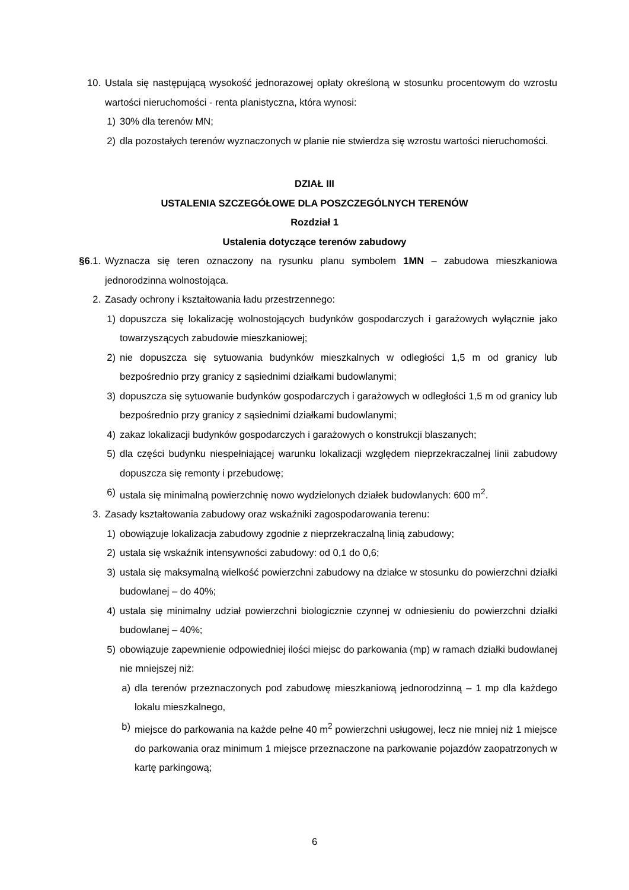10. Ustala się następującą wysokość jednorazowej opłaty określoną w stosunku procentowym do wzrostu wartości nieruchomości - renta planistyczna, która wynosi:
1) 30% dla terenów MN;
2) dla pozostałych terenów wyznaczonych w planie nie stwierdza się wzrostu wartości nieruchomości.
DZIAŁ III
USTALENIA SZCZEGÓŁOWE DLA POSZCZEGÓLNYCH TERENÓW
Rozdział 1
Ustalenia dotyczące terenów zabudowy
§6.1. Wyznacza się teren oznaczony na rysunku planu symbolem 1MN – zabudowa mieszkaniowa jednorodzinna wolnostojąca.
2. Zasady ochrony i kształtowania ładu przestrzennego:
1) dopuszcza się lokalizację wolnostojących budynków gospodarczych i garażowych wyłącznie jako towarzyszących zabudowie mieszkaniowej;
2) nie dopuszcza się sytuowania budynków mieszkalnych w odległości 1,5 m od granicy lub bezpośrednio przy granicy z sąsiednimi działkami budowlanymi;
3) dopuszcza się sytuowanie budynków gospodarczych i garażowych w odległości 1,5 m od granicy lub bezpośrednio przy granicy z sąsiednimi działkami budowlanymi;
4) zakaz lokalizacji budynków gospodarczych i garażowych o konstrukcji blaszanych;
5) dla części budynku niespełniającej warunku lokalizacji względem nieprzekraczalnej linii zabudowy dopuszcza się remonty i przebudowę;
6) ustala się minimalną powierzchnię nowo wydzielonych działek budowlanych: 600 m<sup>2</sup>.
3. Zasady kształtowania zabudowy oraz wskaźniki zagospodarowania terenu:
1) obowiązuje lokalizacja zabudowy zgodnie z nieprzekraczalną linią zabudowy;
2) ustala się wskaźnik intensywności zabudowy: od 0,1 do 0,6;
3) ustala się maksymalną wielkość powierzchni zabudowy na działce w stosunku do powierzchni działki budowlanej – do 40%;
4) ustala się minimalny udział powierzchni biologicznie czynnej w odniesieniu do powierzchni działki budowlanej – 40%;
5) obowiązuje zapewnienie odpowiedniej ilości miejsc do parkowania (mp) w ramach działki budowlanej nie mniejszej niż:
a) dla terenów przeznaczonych pod zabudowę mieszkaniową jednorodzinną – 1 mp dla każdego lokalu mieszkalnego,
b) miejsce do parkowania na każde pełne 40 m<sup>2</sup> powierzchni usługowej, lecz nie mniej niż 1 miejsce do parkowania oraz minimum 1 miejsce przeznaczone na parkowanie pojazdów zaopatrzonych w kartę parkingową;
6